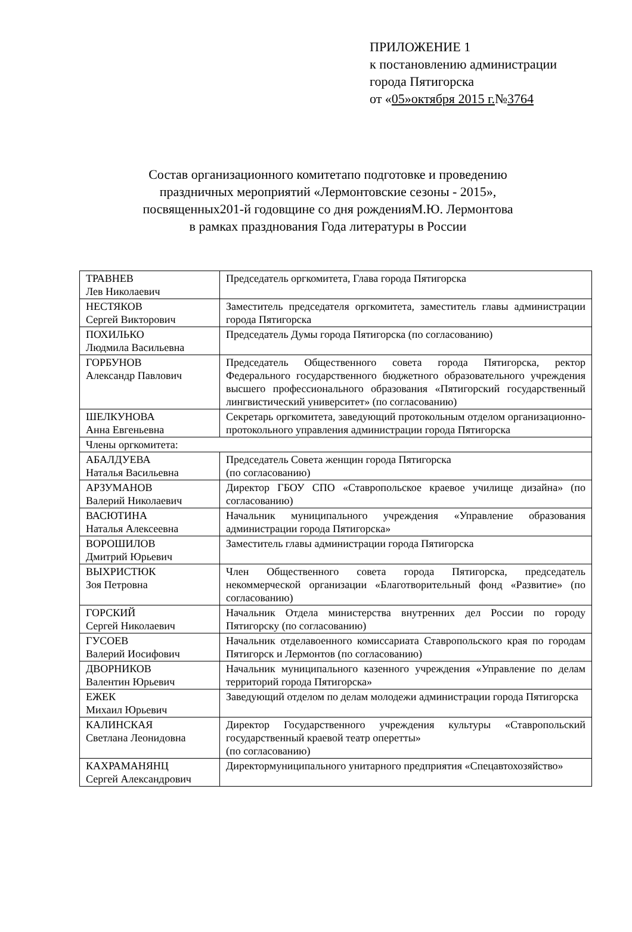ПРИЛОЖЕНИЕ 1
к постановлению администрации
города Пятигорска
от «05»октября 2015 г.№3764
Состав организационного комитетапо подготовке и проведению
праздничных мероприятий «Лермонтовские сезоны - 2015»,
посвященных201-й годовщине со дня рожденияМ.Ю. Лермонтова
в рамках празднования Года литературы в России
| ТРАВНЕВ Лев Николаевич | Председатель оргкомитета, Глава города Пятигорска |
| НЕСТЯКОВ Сергей Викторович | Заместитель председателя оргкомитета, заместитель главы администрации города Пятигорска |
| ПОХИЛЬКО Людмила Васильевна | Председатель Думы города Пятигорска (по согласованию) |
| ГОРБУНОВ Александр Павлович | Председатель Общественного совета города Пятигорска, ректор Федерального государственного бюджетного образовательного учреждения высшего профессионального образования «Пятигорский государственный лингвистический университет» (по согласованию) |
| ШЕЛКУНОВА Анна Евгеньевна | Секретарь оргкомитета, заведующий протокольным отделом организационно-протокольного управления администрации города Пятигорска |
| Члены оргкомитета: | |
| АБАЛДУЕВА Наталья Васильевна | Председатель Совета женщин города Пятигорска (по согласованию) |
| АРЗУМАНОВ Валерий Николаевич | Директор ГБОУ СПО «Ставропольское краевое училище дизайна» (по согласованию) |
| ВАСЮТИНА Наталья Алексеевна | Начальник муниципального учреждения «Управление образования администрации города Пятигорска» |
| ВОРОШИЛОВ Дмитрий Юрьевич | Заместитель главы администрации города Пятигорска |
| ВЫХРИСТЮК Зоя Петровна | Член Общественного совета города Пятигорска, председатель некоммерческой организации «Благотворительный фонд «Развитие» (по согласованию) |
| ГОРСКИЙ Сергей Николаевич | Начальник Отдела министерства внутренних дел России по городу Пятигорску (по согласованию) |
| ГУСОЕВ Валерий Иосифович | Начальник отделавоенного комиссариата Ставропольского края по городам Пятигорск и Лермонтов (по согласованию) |
| ДВОРНИКОВ Валентин Юрьевич | Начальник муниципального казенного учреждения «Управление по делам территорий города Пятигорска» |
| ЕЖЕК Михаил Юрьевич | Заведующий отделом по делам молодежи администрации города Пятигорска |
| КАЛИНСКАЯ Светлана Леонидовна | Директор Государственного учреждения культуры «Ставропольский государственный краевой театр оперетты» (по согласованию) |
| КАХРАМАНЯНЦ Сергей Александрович | Директормуниципального унитарного предприятия «Спецавтохозяйство» |